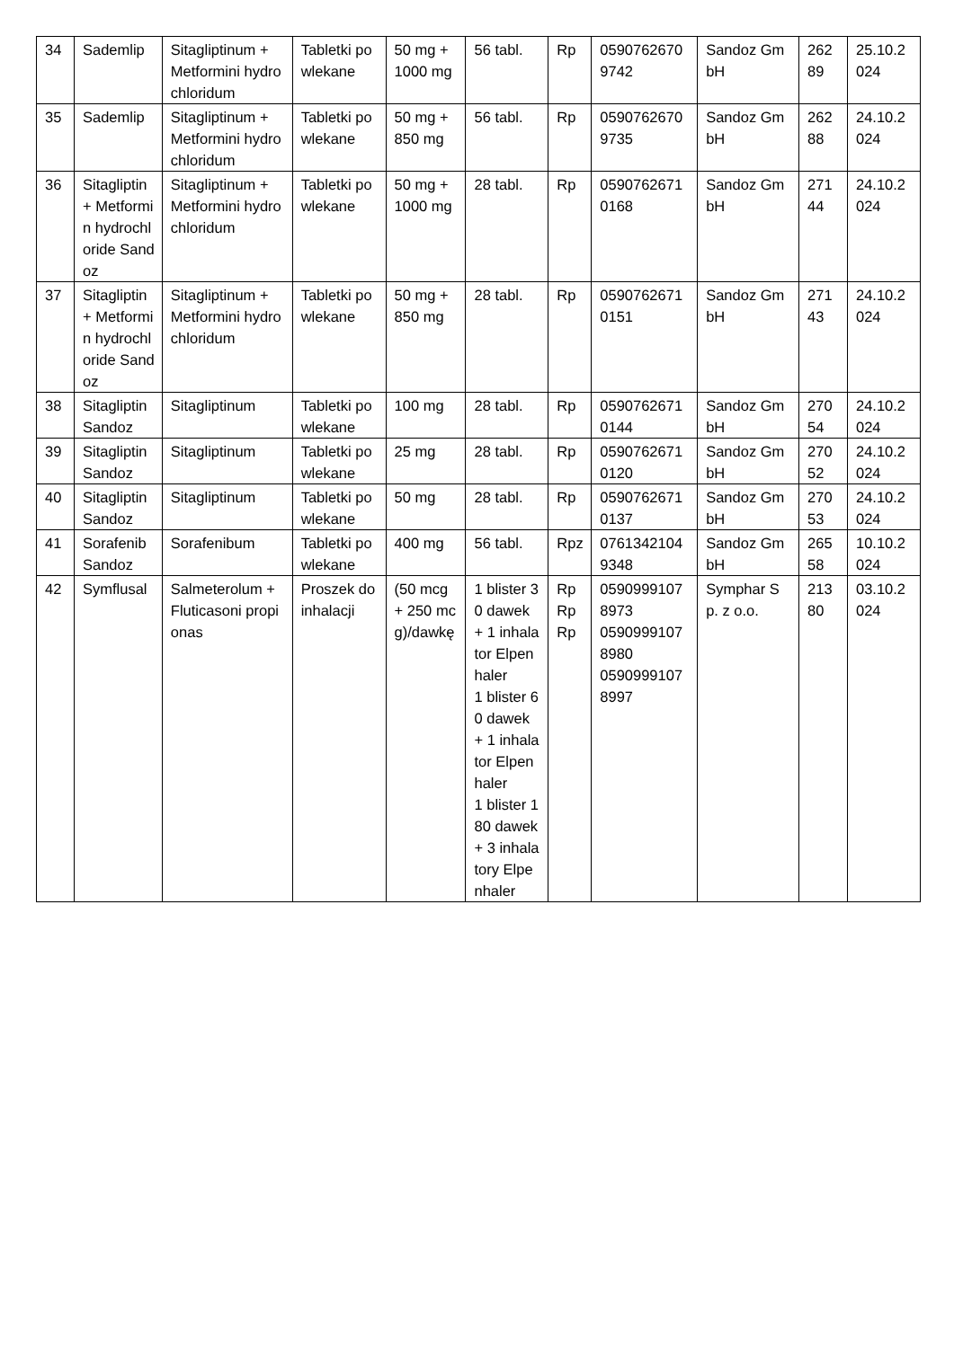| 34 | Sademlip | Sitagliptinum + Metformini hydrochloridum | Tabletki powlekane | 50 mg + 1000 mg | 56 tabl. | Rp | 05907626709742 | Sandoz GmbH | 26289 | 25.10.2024 |
| 35 | Sademlip | Sitagliptinum + Metformini hydrochloridum | Tabletki powlekane | 50 mg + 850 mg | 56 tabl. | Rp | 05907626709735 | Sandoz GmbH | 26288 | 24.10.2024 |
| 36 | Sitagliptin + Metformin hydrochloride Sandoz | Sitagliptinum + Metformini hydrochloridum | Tabletki powlekane | 50 mg + 1000 mg | 28 tabl. | Rp | 05907626710168 | Sandoz GmbH | 27144 | 24.10.2024 |
| 37 | Sitagliptin + Metformin hydrochloride Sandoz | Sitagliptinum + Metformini hydrochloridum | Tabletki powlekane | 50 mg + 850 mg | 28 tabl. | Rp | 05907626710151 | Sandoz GmbH | 27143 | 24.10.2024 |
| 38 | Sitagliptin Sandoz | Sitagliptinum | Tabletki powlekane | 100 mg | 28 tabl. | Rp | 05907626710144 | Sandoz GmbH | 27054 | 24.10.2024 |
| 39 | Sitagliptin Sandoz | Sitagliptinum | Tabletki powlekane | 25 mg | 28 tabl. | Rp | 05907626710120 | Sandoz GmbH | 27052 | 24.10.2024 |
| 40 | Sitagliptin Sandoz | Sitagliptinum | Tabletki powlekane | 50 mg | 28 tabl. | Rp | 05907626710137 | Sandoz GmbH | 27053 | 24.10.2024 |
| 41 | Sorafenib Sandoz | Sorafenibum | Tabletki powlekane | 400 mg | 56 tabl. | Rpz | 07613421049348 | Sandoz GmbH | 26558 | 10.10.2024 |
| 42 | Symflusal | Salmeterolum + Fluticasoni propionas | Proszek do inhalacji | (50 mcg + 250 mcg)/dawkę | 1 blister 30 dawek + 1 inhalator Elpenhaler 1 blister 60 dawek + 1 inhalator Elpenhaler 1 blister 180 dawek + 3 inhalatory Elpenhaler | Rp Rp Rp | 05909991078973 05909991078980 05909991078997 | Symphar Sp. z o.o. | 21380 | 03.10.2024 |